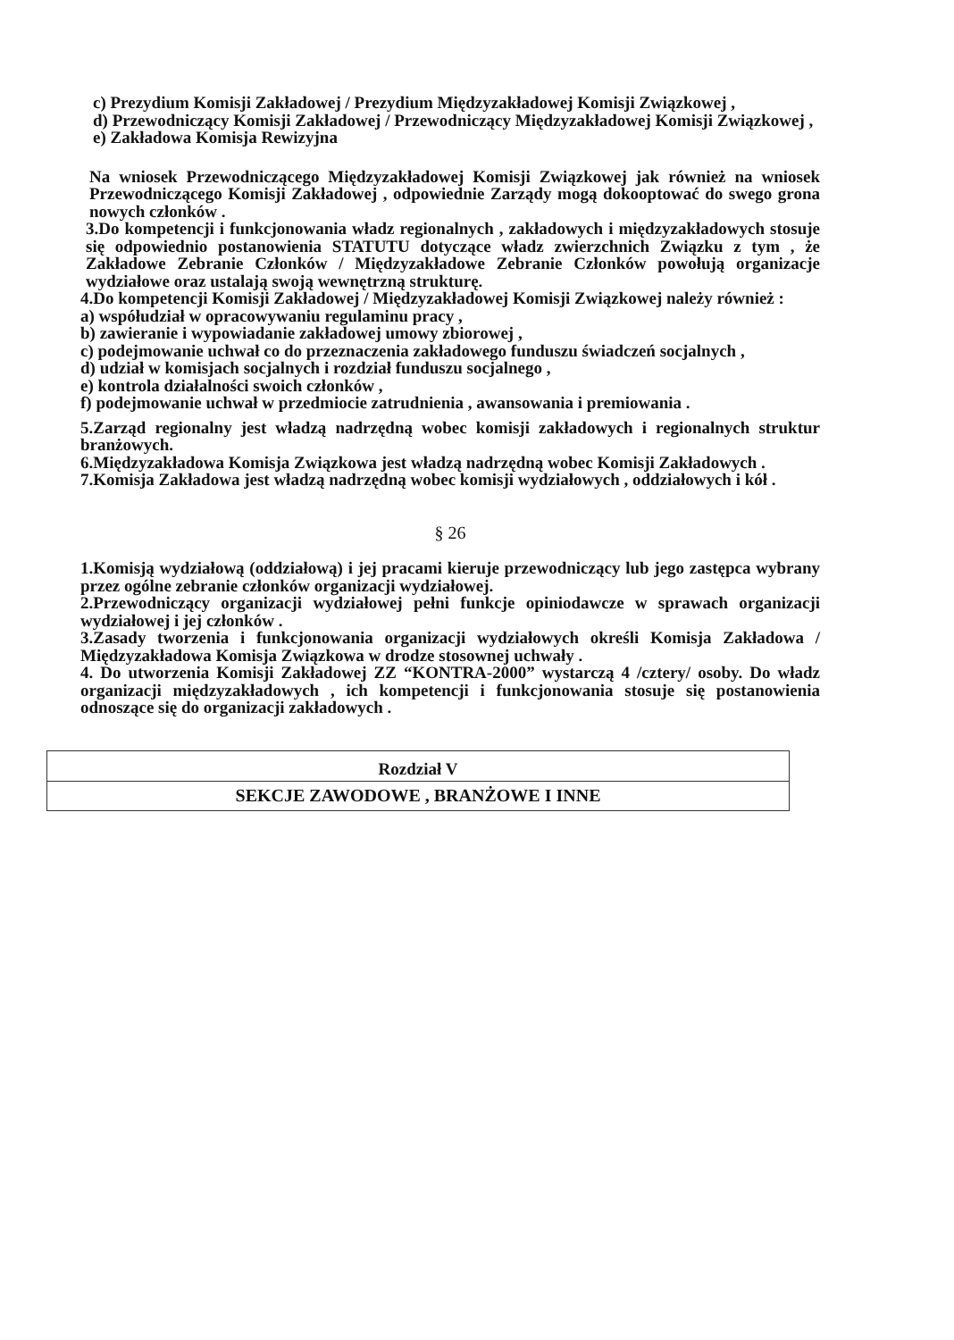c) Prezydium Komisji Zakładowej / Prezydium Międzyzakładowej Komisji Związkowej ,
d) Przewodniczący Komisji Zakładowej / Przewodniczący Międzyzakładowej Komisji Związkowej ,
e) Zakładowa Komisja Rewizyjna
Na wniosek Przewodniczącego Międzyzakładowej Komisji Związkowej jak również na wniosek Przewodniczącego Komisji Zakładowej , odpowiednie Zarządy mogą dokooptować do swego grona nowych członków .
3.Do kompetencji i funkcjonowania władz regionalnych , zakładowych i międzyzakładowych stosuje się odpowiednio postanowienia STATUTU dotyczące władz zwierzchnich Związku z tym , że Zakładowe Zebranie Członków / Międzyzakładowe Zebranie Członków powołują organizacje wydziałowe oraz ustalają swoją wewnętrzną strukturę.
4.Do kompetencji Komisji Zakładowej / Międzyzakładowej Komisji Związkowej należy również :
a) współudział w opracowywaniu regulaminu pracy ,
b) zawieranie i wypowiadanie zakładowej umowy zbiorowej ,
c) podejmowanie uchwał co do przeznaczenia zakładowego funduszu świadczeń socjalnych ,
d) udział w komisjach socjalnych i rozdział funduszu socjalnego ,
e) kontrola działalności swoich członków ,
f) podejmowanie uchwał w przedmiocie zatrudnienia , awansowania i premiowania .
5.Zarząd regionalny jest władzą nadrzędną wobec komisji zakładowych i regionalnych struktur branżowych.
6.Międzyzakładowa Komisja Związkowa jest władzą nadrzędną wobec Komisji Zakładowych .
7.Komisja Zakładowa jest władzą nadrzędną wobec komisji wydziałowych , oddziałowych i kół .
§ 26
1.Komisją wydziałową (oddziałową) i jej pracami kieruje przewodniczący lub jego zastępca wybrany przez ogólne zebranie członków organizacji wydziałowej.
2.Przewodniczący organizacji wydziałowej pełni funkcje opiniodawcze w sprawach organizacji wydziałowej i jej członków .
3.Zasady tworzenia i funkcjonowania organizacji wydziałowych określi Komisja Zakładowa / Międzyzakładowa Komisja Związkowa w drodze stosownej uchwały .
4. Do utworzenia Komisji Zakładowej ZZ “KONTRA-2000” wystarczą 4 /cztery/ osoby. Do władz organizacji międzyzakładowych , ich kompetencji i funkcjonowania stosuje się postanowienia odnoszące się do organizacji zakładowych .
Rozdział V
SEKCJE ZAWODOWE , BRANŻOWE I INNE